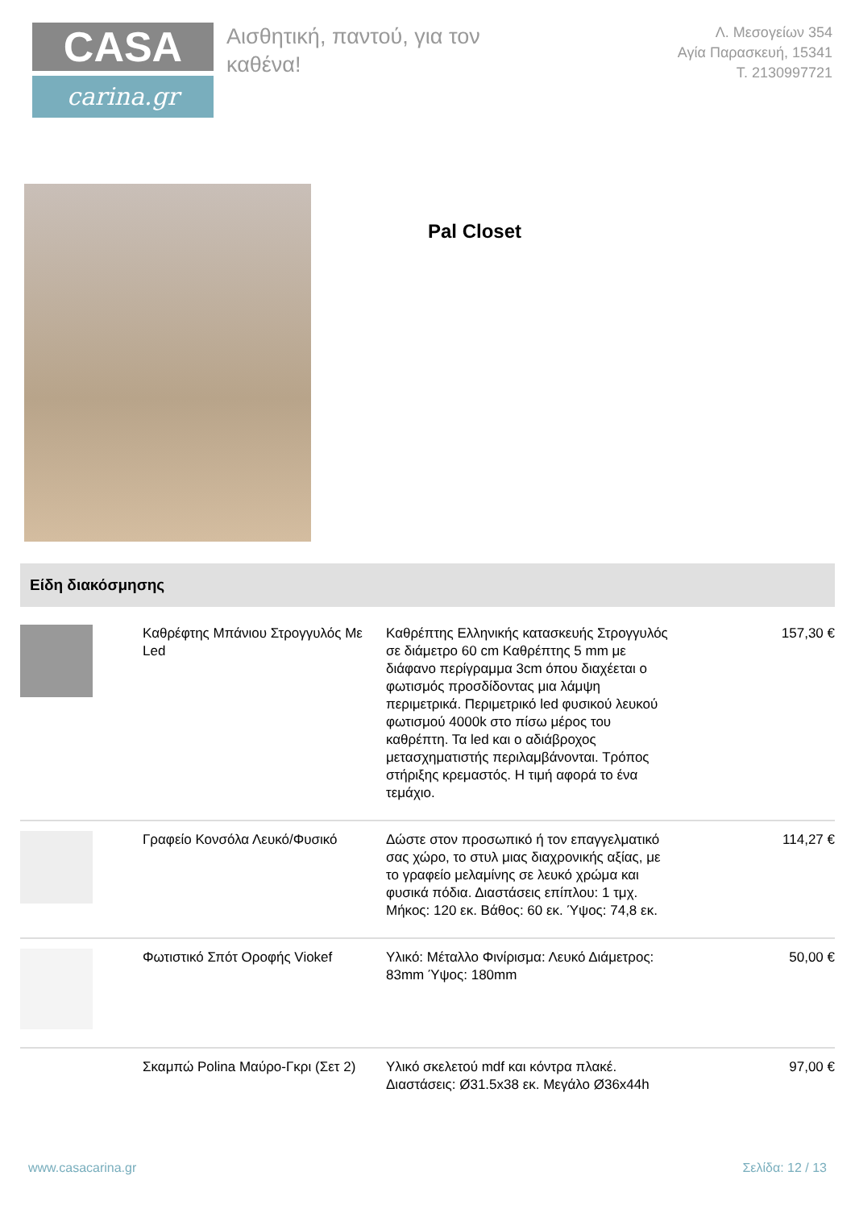CASA
carina.gr
Αισθητική, παντού, για τον καθένα!
Λ. Μεσογείων 354
Αγία Παρασκευή, 15341
Τ. 2130997721
Pal Closet
Είδη διακόσμησης
| | Καθρέφτης Μπάνιου Στρογγυλός Με Led | Καθρέπτης Ελληνικής κατασκευής Στρογγυλός σε διάμετρο 60 cm Καθρέπτης 5 mm με διάφανο περίγραμμα 3cm όπου διαχέεται ο φωτισμός προσδίδοντας μια λάμψη περιμετρικά. Περιμετρικό led φυσικού λευκού φωτισμού 4000k στο πίσω μέρος του καθρέπτη. Τα led και ο αδιάβροχος μετασχηματιστής περιλαμβάνονται. Τρόπος στήριξης κρεμαστός. Η τιμή αφορά το ένα τεμάχιο. | 157,30 € |
| | Γραφείο Κονσόλα Λευκό/Φυσικό | Δώστε στον προσωπικό ή τον επαγγελματικό σας χώρο, το στυλ μιας διαχρονικής αξίας, με το γραφείο μελαμίνης σε λευκό χρώμα και φυσικά πόδια. Διαστάσεις επίπλου: 1 τμχ. Μήκος: 120 εκ. Βάθος: 60 εκ. Ύψος: 74,8 εκ. | 114,27 € |
| | Φωτιστικό Σπότ Οροφής Viokef | Υλικό: Μέταλλο Φινίρισμα: Λευκό Διάμετρος: 83mm Ύψος: 180mm | 50,00 € |
| | Σκαμπώ Polina Μαύρο-Γκρι (Σετ 2) | Υλικό σκελετού mdf και κόντρα πλακέ. Διαστάσεις: Ø31.5x38 εκ. Μεγάλο Ø36x44h | 97,00 € |
www.casacarina.gr Σελίδα: 12 / 13